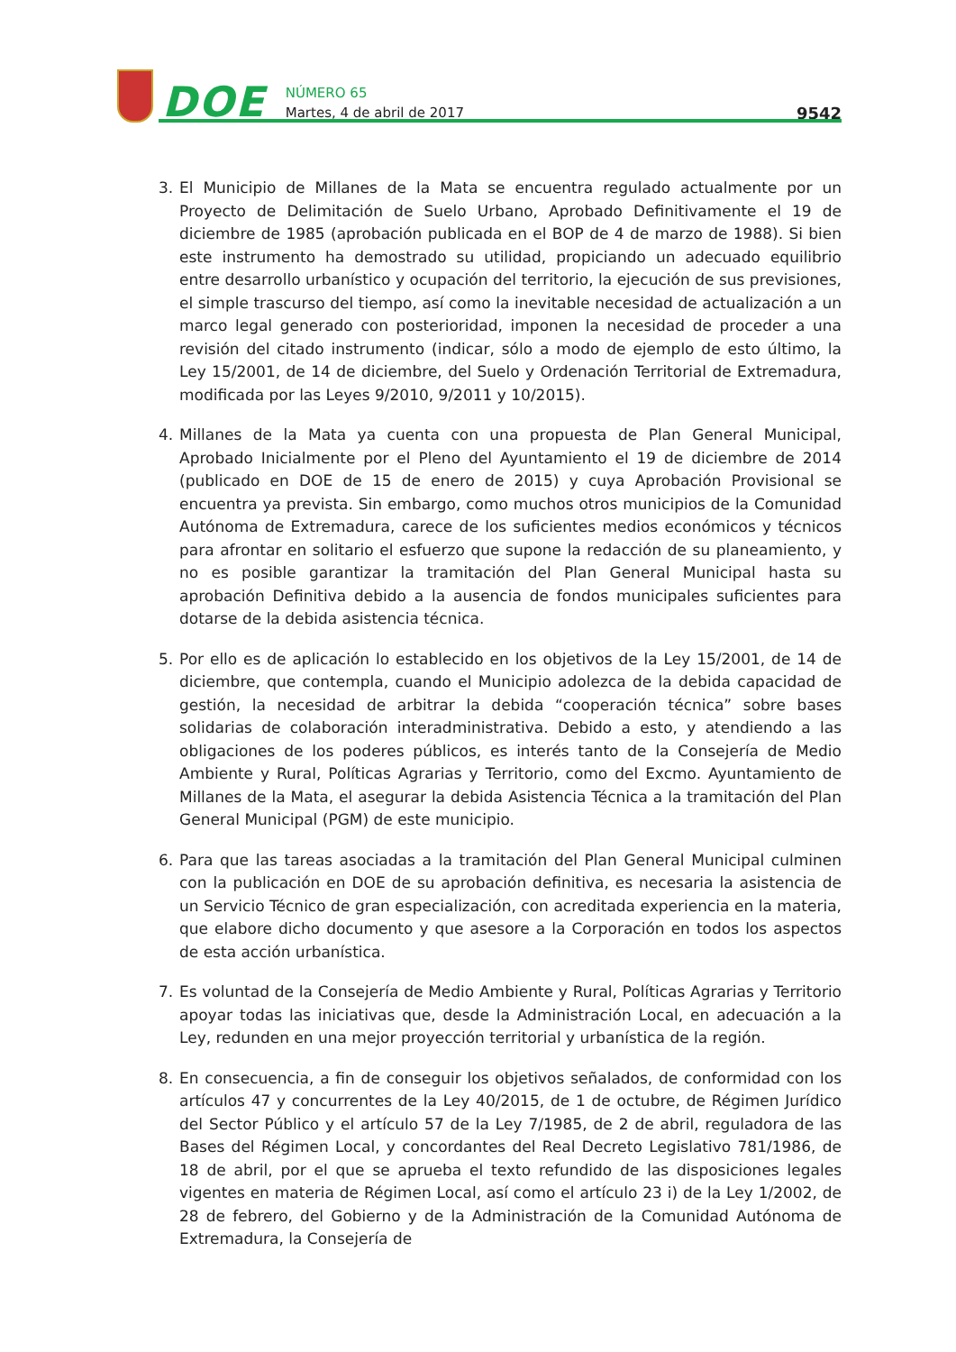DOE
NÚMERO 65
Martes, 4 de abril de 2017
9542
3. El Municipio de Millanes de la Mata se encuentra regulado actualmente por un Proyecto de Delimitación de Suelo Urbano, Aprobado Definitivamente el 19 de diciembre de 1985 (aprobación publicada en el BOP de 4 de marzo de 1988). Si bien este instrumento ha demostrado su utilidad, propiciando un adecuado equilibrio entre desarrollo urbanístico y ocupación del territorio, la ejecución de sus previsiones, el simple trascurso del tiempo, así como la inevitable necesidad de actualización a un marco legal generado con posterioridad, imponen la necesidad de proceder a una revisión del citado instrumento (indicar, sólo a modo de ejemplo de esto último, la Ley 15/2001, de 14 de diciembre, del Suelo y Ordenación Territorial de Extremadura, modificada por las Leyes 9/2010, 9/2011 y 10/2015).
4. Millanes de la Mata ya cuenta con una propuesta de Plan General Municipal, Aprobado Inicialmente por el Pleno del Ayuntamiento el 19 de diciembre de 2014 (publicado en DOE de 15 de enero de 2015) y cuya Aprobación Provisional se encuentra ya prevista. Sin embargo, como muchos otros municipios de la Comunidad Autónoma de Extremadura, carece de los suficientes medios económicos y técnicos para afrontar en solitario el esfuerzo que supone la redacción de su planeamiento, y no es posible garantizar la tramitación del Plan General Municipal hasta su aprobación Definitiva debido a la ausencia de fondos municipales suficientes para dotarse de la debida asistencia técnica.
5. Por ello es de aplicación lo establecido en los objetivos de la Ley 15/2001, de 14 de diciembre, que contempla, cuando el Municipio adolezca de la debida capacidad de gestión, la necesidad de arbitrar la debida “cooperación técnica” sobre bases solidarias de colaboración interadministrativa. Debido a esto, y atendiendo a las obligaciones de los poderes públicos, es interés tanto de la Consejería de Medio Ambiente y Rural, Políticas Agrarias y Territorio, como del Excmo. Ayuntamiento de Millanes de la Mata, el asegurar la debida Asistencia Técnica a la tramitación del Plan General Municipal (PGM) de este municipio.
6. Para que las tareas asociadas a la tramitación del Plan General Municipal culminen con la publicación en DOE de su aprobación definitiva, es necesaria la asistencia de un Servicio Técnico de gran especialización, con acreditada experiencia en la materia, que elabore dicho documento y que asesore a la Corporación en todos los aspectos de esta acción urbanística.
7. Es voluntad de la Consejería de Medio Ambiente y Rural, Políticas Agrarias y Territorio apoyar todas las iniciativas que, desde la Administración Local, en adecuación a la Ley, redunden en una mejor proyección territorial y urbanística de la región.
8. En consecuencia, a fin de conseguir los objetivos señalados, de conformidad con los artículos 47 y concurrentes de la Ley 40/2015, de 1 de octubre, de Régimen Jurídico del Sector Público y el artículo 57 de la Ley 7/1985, de 2 de abril, reguladora de las Bases del Régimen Local, y concordantes del Real Decreto Legislativo 781/1986, de 18 de abril, por el que se aprueba el texto refundido de las disposiciones legales vigentes en materia de Régimen Local, así como el artículo 23 i) de la Ley 1/2002, de 28 de febrero, del Gobierno y de la Administración de la Comunidad Autónoma de Extremadura, la Consejería de